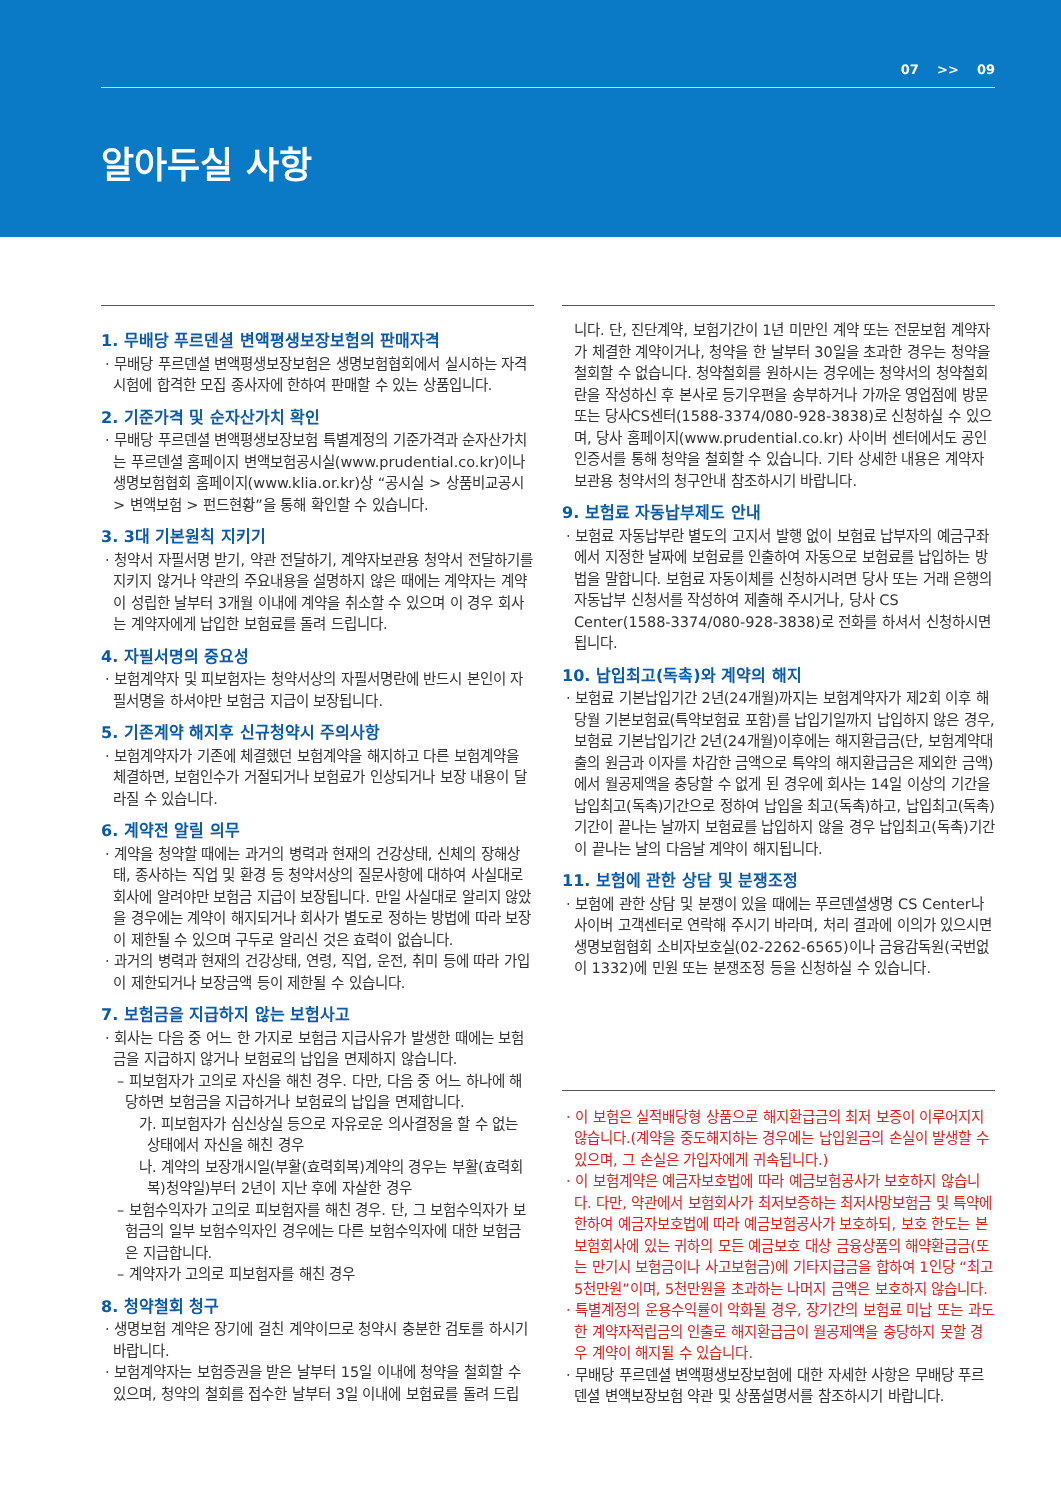07 >> 09
알아두실 사항
1. 무배당 푸르덴셜 변액평생보장보험의 판매자격
· 무배당 푸르덴셜 변액평생보장보험은 생명보험협회에서 실시하는 자격시험에 합격한 모집 종사자에 한하여 판매할 수 있는 상품입니다.
2. 기준가격 및 순자산가치 확인
· 무배당 푸르덴셜 변액평생보장보험 특별계정의 기준가격과 순자산가치는 푸르덴셜 홈페이지 변액보험공시실(www.prudential.co.kr)이나 생명보험협회 홈페이지(www.klia.or.kr)상 “공시실 > 상품비교공시 > 변액보험 > 펀드현황”을 통해 확인할 수 있습니다.
3. 3대 기본원칙 지키기
· 청약서 자필서명 받기, 약관 전달하기, 계약자보관용 청약서 전달하기를 지키지 않거나 약관의 주요내용을 설명하지 않은 때에는 계약자는 계약이 성립한 날부터 3개월 이내에 계약을 취소할 수 있으며 이 경우 회사는 계약자에게 납입한 보험료를 돌려 드립니다.
4. 자필서명의 중요성
· 보험계약자 및 피보험자는 청약서상의 자필서명란에 반드시 본인이 자필서명을 하셔야만 보험금 지급이 보장됩니다.
5. 기존계약 해지후 신규청약시 주의사항
· 보험계약자가 기존에 체결했던 보험계약을 해지하고 다른 보험계약을 체결하면, 보험인수가 거절되거나 보험료가 인상되거나 보장 내용이 달라질 수 있습니다.
6. 계약전 알릴 의무
· 계약을 청약할 때에는 과거의 병력과 현재의 건강상태, 신체의 장해상태, 종사하는 직업 및 환경 등 청약서상의 질문사항에 대하여 사실대로 회사에 알려야만 보험금 지급이 보장됩니다. 만일 사실대로 알리지 않았을 경우에는 계약이 해지되거나 회사가 별도로 정하는 방법에 따라 보장이 제한될 수 있으며 구두로 알리신 것은 효력이 없습니다.
· 과거의 병력과 현재의 건강상태, 연령, 직업, 운전, 취미 등에 따라 가입이 제한되거나 보장금액 등이 제한될 수 있습니다.
7. 보험금을 지급하지 않는 보험사고
· 회사는 다음 중 어느 한 가지로 보험금 지급사유가 발생한 때에는 보험금을 지급하지 않거나 보험료의 납입을 면제하지 않습니다.
– 피보험자가 고의로 자신을 해친 경우. 다만, 다음 중 어느 하나에 해당하면 보험금을 지급하거나 보험료의 납입을 면제합니다.
가. 피보험자가 심신상실 등으로 자유로운 의사결정을 할 수 없는 상태에서 자신을 해친 경우
나. 계약의 보장개시일(부활(효력회복)계약의 경우는 부활(효력회복)청약일)부터 2년이 지난 후에 자살한 경우
– 보험수익자가 고의로 피보험자를 해친 경우. 단, 그 보험수익자가 보험금의 일부 보험수익자인 경우에는 다른 보험수익자에 대한 보험금은 지급합니다.
– 계약자가 고의로 피보험자를 해친 경우
8. 청약철회 청구
· 생명보험 계약은 장기에 걸친 계약이므로 청약시 충분한 검토를 하시기 바랍니다.
· 보험계약자는 보험증권을 받은 날부터 15일 이내에 청약을 철회할 수 있으며, 청약의 철회를 접수한 날부터 3일 이내에 보험료를 돌려 드립
니다. 단, 진단계약, 보험기간이 1년 미만인 계약 또는 전문보험 계약자가 체결한 계약이거나, 청약을 한 날부터 30일을 초과한 경우는 청약을 철회할 수 없습니다. 청약철회를 원하시는 경우에는 청약서의 청약철회란을 작성하신 후 본사로 등기우편을 송부하거나 가까운 영업점에 방문 또는 당사CS센터(1588-3374/080-928-3838)로 신청하실 수 있으며, 당사 홈페이지(www.prudential.co.kr) 사이버 센터에서도 공인인증서를 통해 청약을 철회할 수 있습니다. 기타 상세한 내용은 계약자보관용 청약서의 청구안내 참조하시기 바랍니다.
9. 보험료 자동납부제도 안내
· 보험료 자동납부란 별도의 고지서 발행 없이 보험료 납부자의 예금구좌에서 지정한 날짜에 보험료를 인출하여 자동으로 보험료를 납입하는 방법을 말합니다. 보험료 자동이체를 신청하시려면 당사 또는 거래 은행의 자동납부 신청서를 작성하여 제출해 주시거나, 당사 CS Center(1588-3374/080-928-3838)로 전화를 하셔서 신청하시면 됩니다.
10. 납입최고(독촉)와 계약의 해지
· 보험료 기본납입기간 2년(24개월)까지는 보험계약자가 제2회 이후 해당월 기본보험료(특약보험료 포함)를 납입기일까지 납입하지 않은 경우, 보험료 기본납입기간 2년(24개월)이후에는 해지환급금(단, 보험계약대출의 원금과 이자를 차감한 금액으로 특약의 해지환급금은 제외한 금액)에서 월공제액을 충당할 수 없게 된 경우에 회사는 14일 이상의 기간을 납입최고(독촉)기간으로 정하여 납입을 최고(독촉)하고, 납입최고(독촉)기간이 끝나는 날까지 보험료를 납입하지 않을 경우 납입최고(독촉)기간이 끝나는 날의 다음날 계약이 해지됩니다.
11. 보험에 관한 상담 및 분쟁조정
· 보험에 관한 상담 및 분쟁이 있을 때에는 푸르덴셜생명 CS Center나 사이버 고객센터로 연락해 주시기 바라며, 처리 결과에 이의가 있으시면 생명보험협회 소비자보호실(02-2262-6565)이나 금융감독원(국번없이 1332)에 민원 또는 분쟁조정 등을 신청하실 수 있습니다.
· 이 보험은 실적배당형 상품으로 해지환급금의 최저 보증이 이루어지지 않습니다.(계약을 중도해지하는 경우에는 납입원금의 손실이 발생할 수 있으며, 그 손실은 가입자에게 귀속됩니다.)
· 이 보험계약은 예금자보호법에 따라 예금보험공사가 보호하지 않습니다. 다만, 약관에서 보험회사가 최저보증하는 최저사망보험금 및 특약에 한하여 예금자보호법에 따라 예금보험공사가 보호하되, 보호 한도는 본 보험회사에 있는 귀하의 모든 예금보호 대상 금융상품의 해약환급금(또는 만기시 보험금이나 사고보험금)에 기타지급금을 합하여 1인당 “최고 5천만원”이며, 5천만원을 초과하는 나머지 금액은 보호하지 않습니다.
· 특별계정의 운용수익률이 악화될 경우, 장기간의 보험료 미납 또는 과도한 계약자적립금의 인출로 해지환급금이 월공제액을 충당하지 못할 경우 계약이 해지될 수 있습니다.
· 무배당 푸르덴셜 변액평생보장보험에 대한 자세한 사항은 무배당 푸르덴셜 변액보장보험 약관 및 상품설명서를 참조하시기 바랍니다.